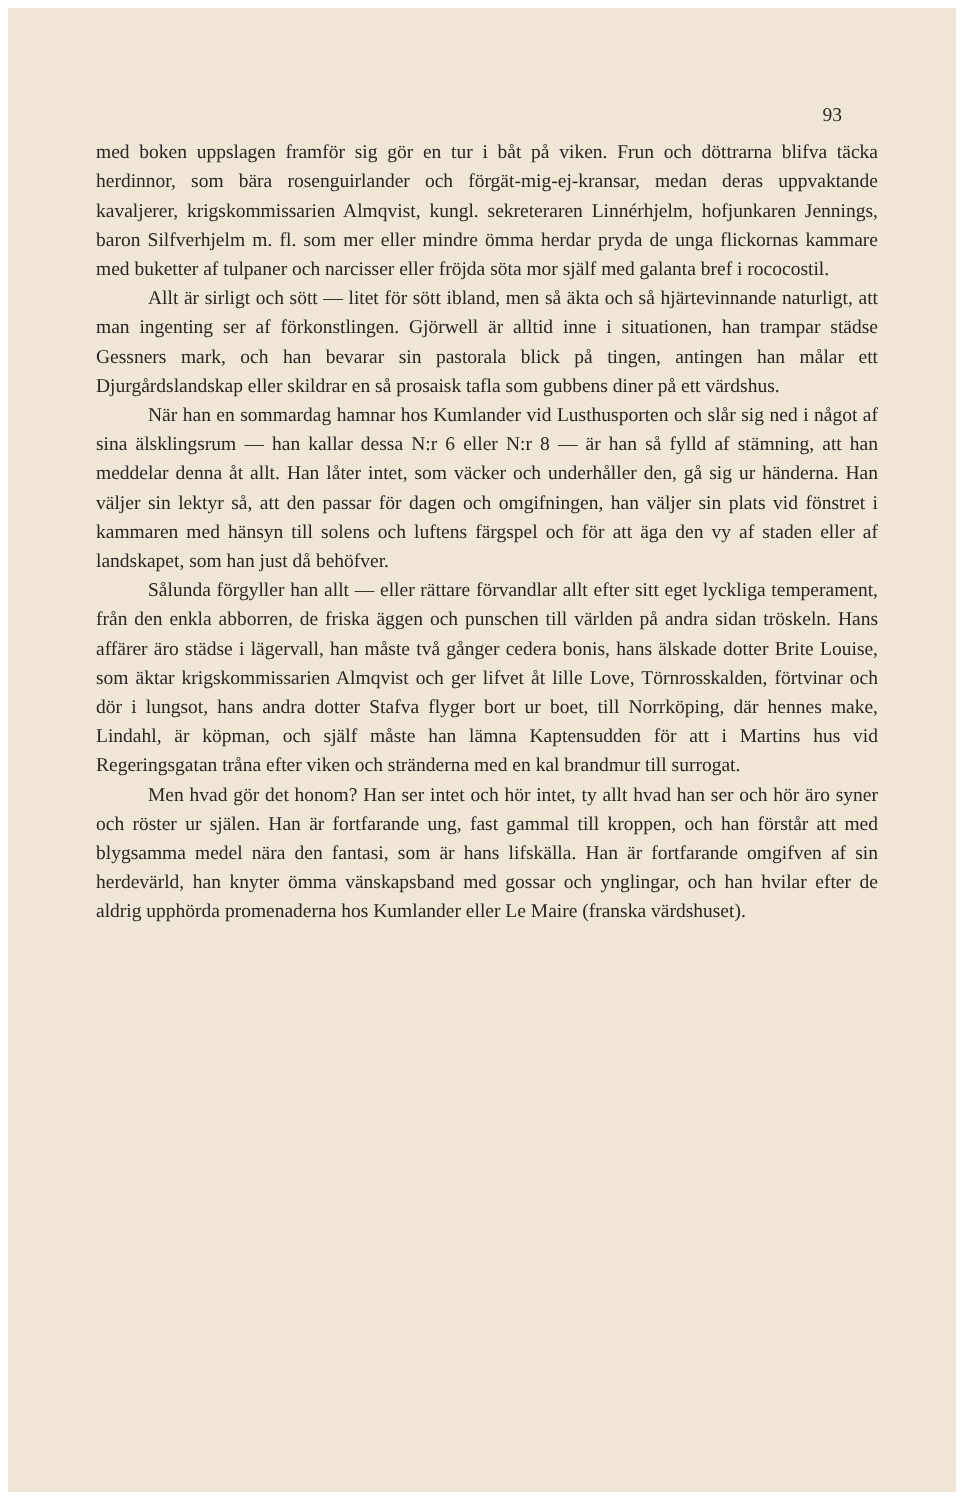93
med boken uppslagen framför sig gör en tur i båt på viken. Frun och döttrarna blifva täcka herdinnor, som bära rosenguirlander och förgät-mig-ej-kransar, medan deras uppvaktande kavaljerer, krigskommissarien Almqvist, kungl. sekreteraren Linnérhjelm, hofjunkaren Jennings, baron Silfverhjelm m. fl. som mer eller mindre ömma herdar pryda de unga flickornas kammare med buketter af tulpaner och narcisser eller fröjda söta mor själf med galanta bref i rococostil.
Allt är sirligt och sött — litet för sött ibland, men så äkta och så hjärtevinnande naturligt, att man ingenting ser af förkonstlingen. Gjörwell är alltid inne i situationen, han trampar städse Gessners mark, och han bevarar sin pastorala blick på tingen, antingen han målar ett Djurgårdslandskap eller skildrar en så prosaisk tafla som gubbens diner på ett värdshus.
När han en sommardag hamnar hos Kumlander vid Lusthusporten och slår sig ned i något af sina älsklingsrum — han kallar dessa N:r 6 eller N:r 8 — är han så fylld af stämning, att han meddelar denna åt allt. Han låter intet, som väcker och underhåller den, gå sig ur händerna. Han väljer sin lektyr så, att den passar för dagen och omgifningen, han väljer sin plats vid fönstret i kammaren med hänsyn till solens och luftens färgspel och för att äga den vy af staden eller af landskapet, som han just då behöfver.
Sålunda förgyller han allt — eller rättare förvandlar allt efter sitt eget lyckliga temperament, från den enkla abborren, de friska äggen och punschen till världen på andra sidan tröskeln. Hans affärer äro städse i lägervall, han måste två gånger cedera bonis, hans älskade dotter Brite Louise, som äktar krigskommissarien Almqvist och ger lifvet åt lille Love, Törnrosskalden, förtvinar och dör i lungsot, hans andra dotter Stafva flyger bort ur boet, till Norrköping, där hennes make, Lindahl, är köpman, och själf måste han lämna Kaptensudden för att i Martins hus vid Regeringsgatan tråna efter viken och stränderna med en kal brandmur till surrogat.
Men hvad gör det honom? Han ser intet och hör intet, ty allt hvad han ser och hör äro syner och röster ur själen. Han är fortfarande ung, fast gammal till kroppen, och han förstår att med blygsamma medel nära den fantasi, som är hans lifskälla. Han är fortfarande omgifven af sin herdevärld, han knyter ömma vänskapsband med gossar och ynglingar, och han hvilar efter de aldrig upphörda promenaderna hos Kumlander eller Le Maire (franska värdshuset).